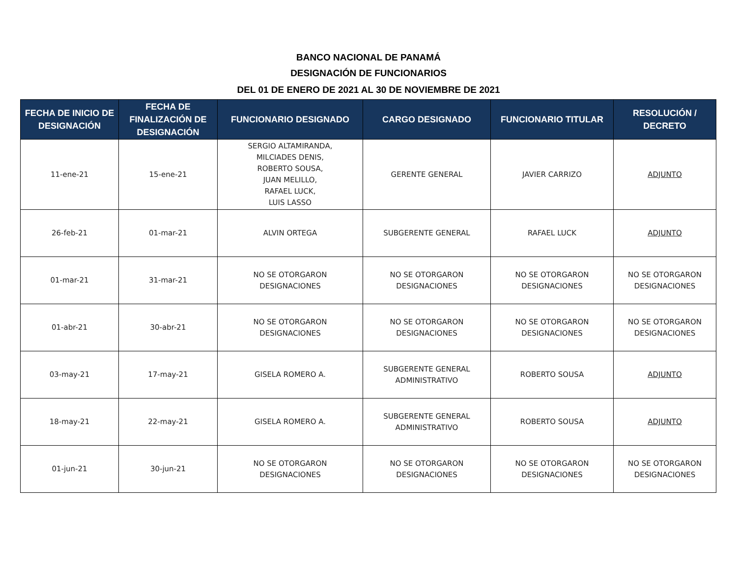BANCO NACIONAL DE PANAMÁ
DESIGNACIÓN DE FUNCIONARIOS
DEL 01 DE ENERO DE 2021 AL 30 DE NOVIEMBRE DE 2021
| FECHA DE INICIO DE DESIGNACIÓN | FECHA DE FINALIZACIÓN DE DESIGNACIÓN | FUNCIONARIO DESIGNADO | CARGO DESIGNADO | FUNCIONARIO TITULAR | RESOLUCIÓN / DECRETO |
| --- | --- | --- | --- | --- | --- |
| 11-ene-21 | 15-ene-21 | SERGIO ALTAMIRANDA, MILCIADES DENIS, ROBERTO SOUSA, JUAN MELILLO, RAFAEL LUCK, LUIS LASSO | GERENTE GENERAL | JAVIER CARRIZO | ADJUNTO |
| 26-feb-21 | 01-mar-21 | ALVIN ORTEGA | SUBGERENTE GENERAL | RAFAEL LUCK | ADJUNTO |
| 01-mar-21 | 31-mar-21 | NO SE OTORGARON DESIGNACIONES | NO SE OTORGARON DESIGNACIONES | NO SE OTORGARON DESIGNACIONES | NO SE OTORGARON DESIGNACIONES |
| 01-abr-21 | 30-abr-21 | NO SE OTORGARON DESIGNACIONES | NO SE OTORGARON DESIGNACIONES | NO SE OTORGARON DESIGNACIONES | NO SE OTORGARON DESIGNACIONES |
| 03-may-21 | 17-may-21 | GISELA ROMERO A. | SUBGERENTE GENERAL ADMINISTRATIVO | ROBERTO SOUSA | ADJUNTO |
| 18-may-21 | 22-may-21 | GISELA ROMERO A. | SUBGERENTE GENERAL ADMINISTRATIVO | ROBERTO SOUSA | ADJUNTO |
| 01-jun-21 | 30-jun-21 | NO SE OTORGARON DESIGNACIONES | NO SE OTORGARON DESIGNACIONES | NO SE OTORGARON DESIGNACIONES | NO SE OTORGARON DESIGNACIONES |